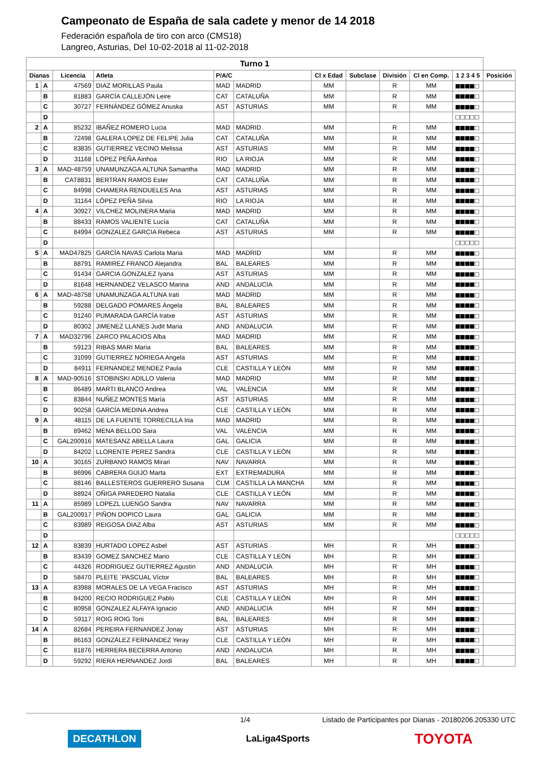Campeonato de España de sala cadete y menor de 14 2018
Federación española de tiro con arco (CMS18)
Langreo, Asturias, Del 10-02-2018 al 11-02-2018
| Turno 1 | | | | | | | | | | | |
| Dianas | | Licencia | Atleta | P/A/C | | Cl x Edad | Subclase | División | Cl en Comp. | 1 2 3 4 5 | Posición |
| 1 | A | 47569 | DIAZ MORILLAS Paula | MAD | MADRID | MM | | R | MM | ■■■■□ | |
| | B | 81883 | GARCÍA CALLEJÓN Leire | CAT | CATALUÑA | MM | | R | MM | ■■■■□ | |
| | C | 30727 | FERNÁNDEZ GÓMEZ Anuska | AST | ASTURIAS | MM | | R | MM | ■■■■□ | |
| | D | | | | | | | | | □□□□□ | |
| 2 | A | 85232 | IBAÑEZ ROMERO Lucia | MAD | MADRID | MM | | R | MM | ■■■■□ | |
| | B | 72498 | GALERA LOPEZ DE FELIPE Julia | CAT | CATALUÑA | MM | | R | MM | ■■■■□ | |
| | C | 83835 | GUTIERREZ VECINO Melissa | AST | ASTURIAS | MM | | R | MM | ■■■■□ | |
| | D | 31168 | LÓPEZ PEÑA Ainhoa | RIO | LA RIOJA | MM | | R | MM | ■■■■□ | |
| 3 | A | MAD-48759 | UNAMUNZAGA ALTUNA Samantha | MAD | MADRID | MM | | R | MM | ■■■■□ | |
| | B | CAT8831 | BERTRAN RAMOS Ester | CAT | CATALUÑA | MM | | R | MM | ■■■■□ | |
| | C | 84998 | CHAMERA RENDUELES Ana | AST | ASTURIAS | MM | | R | MM | ■■■■□ | |
| | D | 31164 | LÓPEZ PEÑA Silvia | RIO | LA RIOJA | MM | | R | MM | ■■■■□ | |
| 4 | A | 30927 | VILCHEZ MOLINERA Maria | MAD | MADRID | MM | | R | MM | ■■■■□ | |
| | B | 88433 | RAMOS VALIENTE Lucía | CAT | CATALUÑA | MM | | R | MM | ■■■■□ | |
| | C | 84994 | GONZALEZ GARCIA Rebeca | AST | ASTURIAS | MM | | R | MM | ■■■■□ | |
| | D | | | | | | | | | □□□□□ | |
| 5 | A | MAD47825 | GARCÍA NAVAS Carlota Maria | MAD | MADRID | MM | | R | MM | ■■■■□ | |
| | B | 88791 | RAMIREZ FRANCO Alejandra | BAL | BALEARES | MM | | R | MM | ■■■■□ | |
| | C | 91434 | GARCIA GONZALEZ Iyana | AST | ASTURIAS | MM | | R | MM | ■■■■□ | |
| | D | 81648 | HERNANDEZ VELASCO Marina | AND | ANDALUCIA | MM | | R | MM | ■■■■□ | |
| 6 | A | MAD-48758 | UNAMUNZAGA ALTUNA Irati | MAD | MADRID | MM | | R | MM | ■■■■□ | |
| | B | 59288 | DELGADO POMARES Ángela | BAL | BALEARES | MM | | R | MM | ■■■■□ | |
| | C | 91240 | PUMARADA GARCÍA Iratxe | AST | ASTURIAS | MM | | R | MM | ■■■■□ | |
| | D | 80302 | JIMENEZ LLANES Judit Maria | AND | ANDALUCIA | MM | | R | MM | ■■■■□ | |
| 7 | A | MAD32796 | ZARCO PALACIOS Alba | MAD | MADRID | MM | | R | MM | ■■■■□ | |
| | B | 59123 | RIBAS MARI Maria | BAL | BALEARES | MM | | R | MM | ■■■■□ | |
| | C | 31099 | GUTIERREZ NORIEGA Angela | AST | ASTURIAS | MM | | R | MM | ■■■■□ | |
| | D | 84911 | FERNANDEZ MENDEZ Paula | CLE | CASTILLA Y LEÓN | MM | | R | MM | ■■■■□ | |
| 8 | A | MAD-90516 | STOBINSKI ADILLO Valeria | MAD | MADRID | MM | | R | MM | ■■■■□ | |
| | B | 86489 | MARTI BLANCO Andrea | VAL | VALENCIA | MM | | R | MM | ■■■■□ | |
| | C | 83844 | NUÑEZ MONTES María | AST | ASTURIAS | MM | | R | MM | ■■■■□ | |
| | D | 90258 | GARCÍA MEDINA Andrea | CLE | CASTILLA Y LEÓN | MM | | R | MM | ■■■■□ | |
| 9 | A | 48115 | DE LA FUENTE TORRECILLA Iria | MAD | MADRID | MM | | R | MM | ■■■■□ | |
| | B | 89462 | MENA BELLOD Sara | VAL | VALENCIA | MM | | R | MM | ■■■■□ | |
| | C | GAL200916 | MATESANZ ABELLA Laura | GAL | GALICIA | MM | | R | MM | ■■■■□ | |
| | D | 84202 | LLORENTE PEREZ Sandra | CLE | CASTILLA Y LEÓN | MM | | R | MM | ■■■■□ | |
| 10 | A | 30165 | ZURBANO RAMOS Mirari | NAV | NAVARRA | MM | | R | MM | ■■■■□ | |
| | B | 86996 | CABRERA GUIJO Marta | EXT | EXTREMADURA | MM | | R | MM | ■■■■□ | |
| | C | 88146 | BALLESTEROS GUERRERO Susana | CLM | CASTILLA LA MANCHA | MM | | R | MM | ■■■■□ | |
| | D | 88924 | OÑIGA PAREDERO Natalia | CLE | CASTILLA Y LEÓN | MM | | R | MM | ■■■■□ | |
| 11 | A | 85989 | LOPEZL LUENGO Sandra | NAV | NAVARRA | MM | | R | MM | ■■■■□ | |
| | B | GAL200917 | PIÑON DOPICO Laura | GAL | GALICIA | MM | | R | MM | ■■■■□ | |
| | C | 83989 | REIGOSA DIAZ Alba | AST | ASTURIAS | MM | | R | MM | ■■■■□ | |
| | D | | | | | | | | | □□□□□ | |
| 12 | A | 83839 | HURTADO LOPEZ Asbel | AST | ASTURIAS | MH | | R | MH | ■■■■□ | |
| | B | 83439 | GOMEZ SANCHEZ Mario | CLE | CASTILLA Y LEÓN | MH | | R | MH | ■■■■□ | |
| | C | 44326 | RODRIGUEZ GUTIERREZ Agustin | AND | ANDALUCIA | MH | | R | MH | ■■■■□ | |
| | D | 58470 | PLEITE `PASCUAL Víctor | BAL | BALEARES | MH | | R | MH | ■■■■□ | |
| 13 | A | 83988 | MORALES DE LA VEGA Fracisco | AST | ASTURIAS | MH | | R | MH | ■■■■□ | |
| | B | 84200 | RECIO RODRIGUEZ Pablo | CLE | CASTILLA Y LEÓN | MH | | R | MH | ■■■■□ | |
| | C | 80958 | GONZALEZ ALFAYA Ignacio | AND | ANDALUCIA | MH | | R | MH | ■■■■□ | |
| | D | 59117 | ROIG ROIG Toni | BAL | BALEARES | MH | | R | MH | ■■■■□ | |
| 14 | A | 82684 | PEREIRA FERNANDEZ Jonay | AST | ASTURIAS | MH | | R | MH | ■■■■□ | |
| | B | 86163 | GONZÁLEZ FERNANDEZ Yeray | CLE | CASTILLA Y LEÓN | MH | | R | MH | ■■■■□ | |
| | C | 81876 | HERRERA BECERRA Antonio | AND | ANDALUCIA | MH | | R | MH | ■■■■□ | |
| | D | 59292 | RIERA HERNANDEZ Jordi | BAL | BALEARES | MH | | R | MH | ■■■■□ | |
1/4 Listado de Participantes por Dianas - 20180206.205330 UTC
DECATHLON LaLiga4Sports TOYOTA